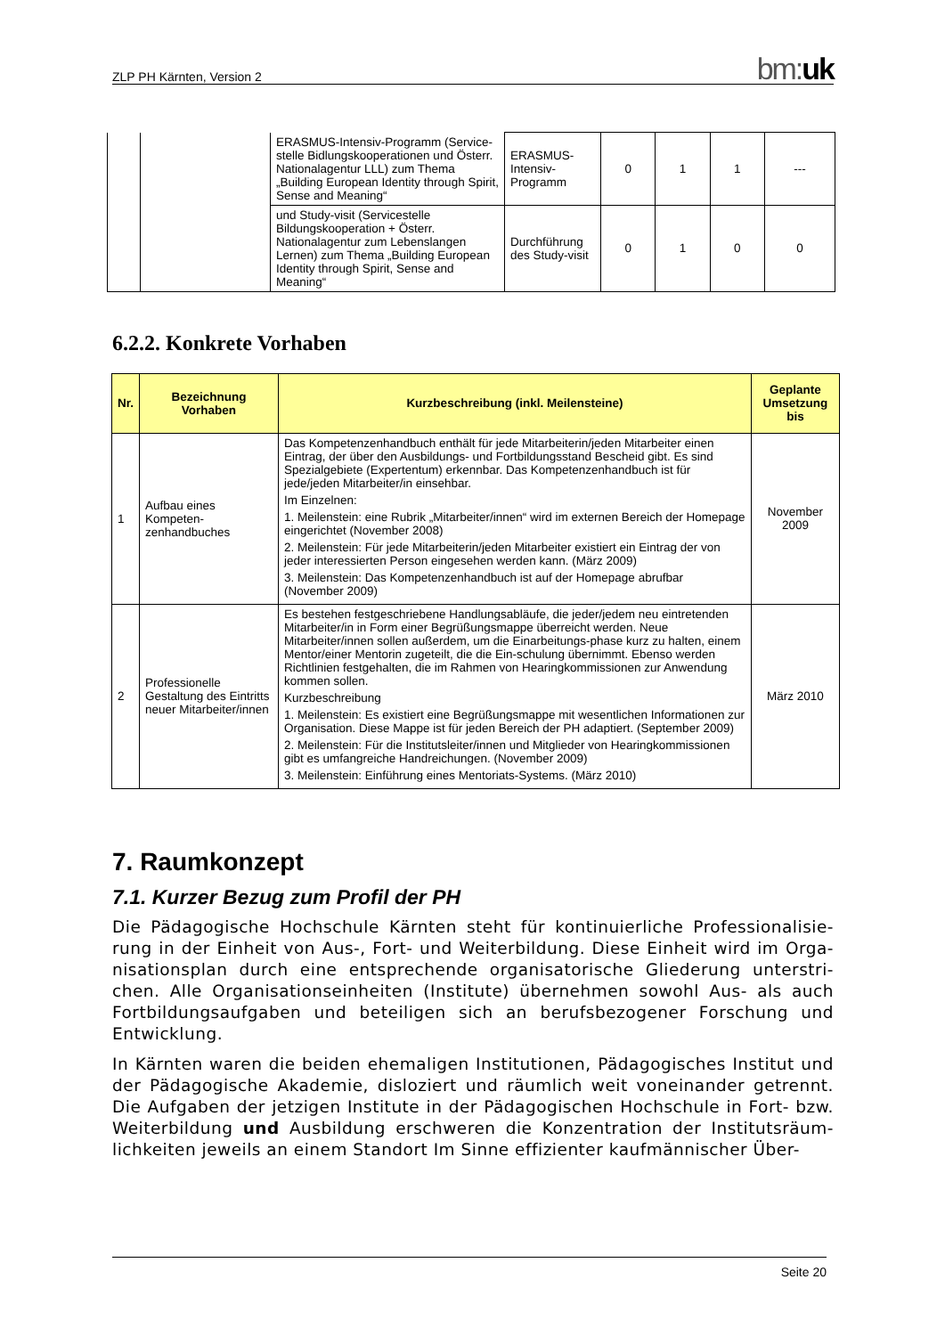ZLP PH Kärnten, Version 2 bm:uk
| | | ERASMUS-Intensiv-Programm (Service-stelle Bidlungskooperationen und Österr. Nationalagentur LLL) zum Thema „Building European Identity through Spirit, Sense and Meaning“ | ERASMUS-Intensiv-Programm | 0 | 1 | 1 | --- |
| | | und Study-visit (Servicestelle Bildungskooperation + Österr. Nationalagentur zum Lebenslangen Lernen) zum Thema „Building European Identity through Spirit, Sense and Meaning“ | Durchführung des Study-visit | 0 | 1 | 0 | 0 |
6.2.2. Konkrete Vorhaben
| Nr. | Bezeichnung Vorhaben | Kurzbeschreibung (inkl. Meilensteine) | Geplante Umsetzung bis |
| --- | --- | --- | --- |
| 1 | Aufbau eines Kompeten-zenhandbuches | Das Kompetenzenhandbuch enthält für jede Mitarbeiterin/jeden Mitarbeiter einen Eintrag, der über den Ausbildungs- und Fortbildungsstand Bescheid gibt. Es sind Spezialgebiete (Expertentum) erkennbar. Das Kompetenzenhandbuch ist für jede/jeden Mitarbeiter/in einsehbar. Im Einzelnen: 1. Meilenstein: eine Rubrik „Mitarbeiter/innen“ wird im externen Bereich der Homepage eingerichtet (November 2008) 2. Meilenstein: Für jede Mitarbeiterin/jeden Mitarbeiter existiert ein Eintrag der von jeder interessierten Person eingesehen werden kann. (März 2009) 3. Meilenstein: Das Kompetenzenhandbuch ist auf der Homepage abrufbar (November 2009) | November 2009 |
| 2 | Professionelle Gestaltung des Eintritts neuer Mitarbeiter/innen | Es bestehen festgeschriebene Handlungsabläufe, die jeder/jedem neu eintretenden Mitarbeiter/in in Form einer Begrüßungsmappe überreicht werden. Neue Mitarbeiter/innen sollen außerdem, um die Einarbeitungs-phase kurz zu halten, einem Mentor/einer Mentorin zugeteilt, die die Ein-schulung übernimmt. Ebenso werden Richtlinien festgehalten, die im Rahmen von Hearingkommissionen zur Anwendung kommen sollen. Kurzbeschreibung 1. Meilenstein: Es existiert eine Begrüßungsmappe mit wesentlichen Informationen zur Organisation. Diese Mappe ist für jeden Bereich der PH adaptiert. (September 2009) 2. Meilenstein: Für die Institutsleiter/innen und Mitglieder von Hearingkommissionen gibt es umfangreiche Handreichungen. (November 2009) 3. Meilenstein: Einführung eines Mentoriats-Systems. (März 2010) | März 2010 |
7. Raumkonzept
7.1. Kurzer Bezug zum Profil der PH
Die Pädagogische Hochschule Kärnten steht für kontinuierliche Professionalisie-rung in der Einheit von Aus-, Fort- und Weiterbildung. Diese Einheit wird im Orga-nisationsplan durch eine entsprechende organisatorische Gliederung unterstri-chen. Alle Organisationseinheiten (Institute) übernehmen sowohl Aus- als auch Fortbildungsaufgaben und beteiligen sich an berufsbezogener Forschung und Entwicklung.
In Kärnten waren die beiden ehemaligen Institutionen, Pädagogisches Institut und der Pädagogische Akademie, disloziert und räumlich weit voneinander getrennt. Die Aufgaben der jetzigen Institute in der Pädagogischen Hochschule in Fort- bzw. Weiterbildung und Ausbildung erschweren die Konzentration der Institutsräum-lichkeiten jeweils an einem Standort Im Sinne effizienter kaufmännischer Über-
Seite 20